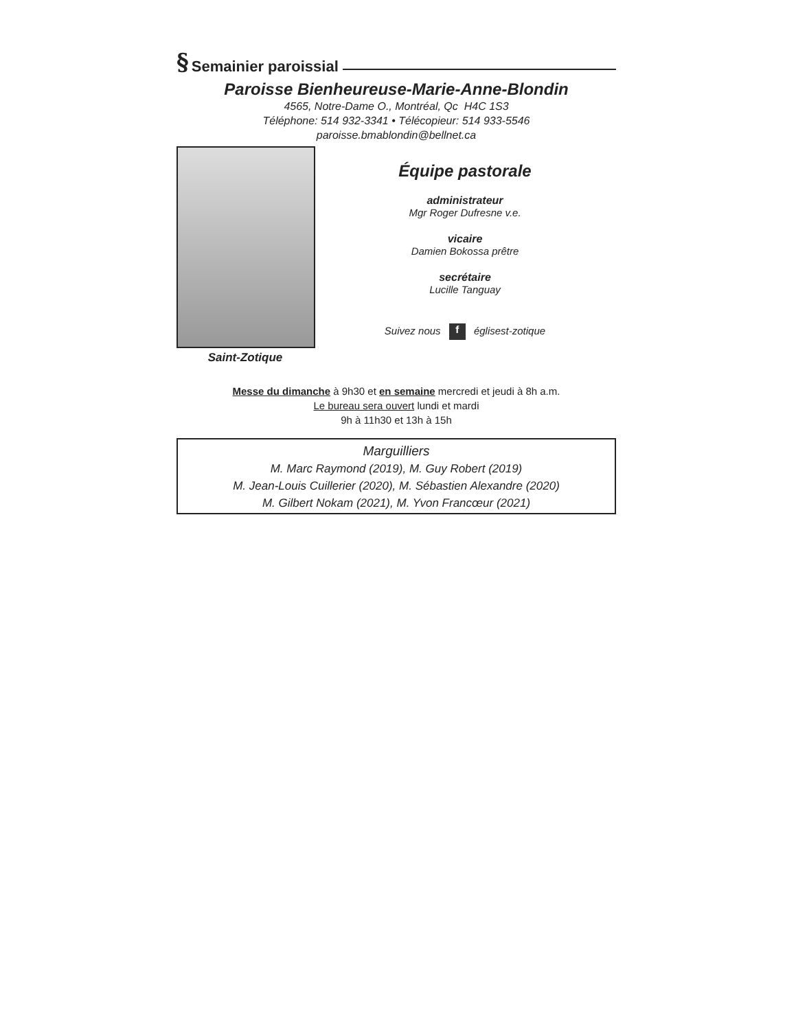§ Semainier paroissial
Paroisse Bienheureuse-Marie-Anne-Blondin
4565, Notre-Dame O., Montréal, Qc H4C 1S3
Téléphone: 514 932-3341 • Télécopieur: 514 933-5546
paroisse.bmablondin@bellnet.ca
Saint-Zotique
Équipe pastorale
administrateur
Mgr Roger Dufresne v.e.
vicaire
Damien Bokossa prêtre
secrétaire
Lucille Tanguay
Suivez nous f églisest-zotique
Messe du dimanche à 9h30 et en semaine mercredi et jeudi à 8h a.m.
Le bureau sera ouvert lundi et mardi
9h à 11h30 et 13h à 15h
Marguilliers
M. Marc Raymond (2019), M. Guy Robert (2019)
M. Jean-Louis Cuillerier (2020), M. Sébastien Alexandre (2020)
M. Gilbert Nokam (2021), M. Yvon Francœur (2021)